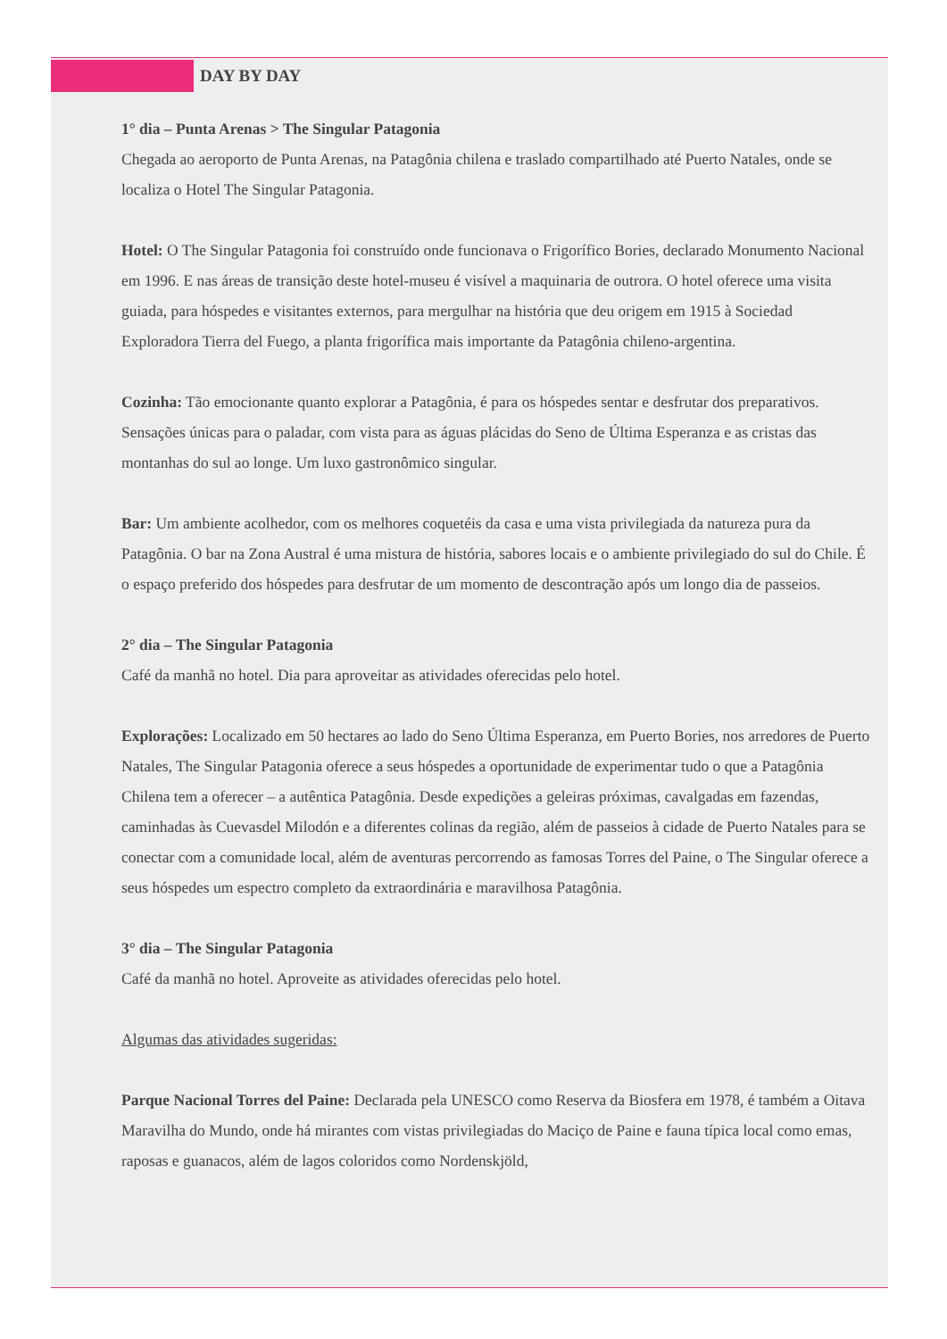DAY BY DAY
1° dia – Punta Arenas > The Singular Patagonia
Chegada ao aeroporto de Punta Arenas, na Patagônia chilena e traslado compartilhado até Puerto Natales, onde se localiza o Hotel The Singular Patagonia.
Hotel: O The Singular Patagonia foi construído onde funcionava o Frigorífico Bories, declarado Monumento Nacional em 1996. E nas áreas de transição deste hotel-museu é visível a maquinaria de outrora. O hotel oferece uma visita guiada, para hóspedes e visitantes externos, para mergulhar na história que deu origem em 1915 à Sociedad Exploradora Tierra del Fuego, a planta frigorífica mais importante da Patagônia chileno-argentina.
Cozinha: Tão emocionante quanto explorar a Patagônia, é para os hóspedes sentar e desfrutar dos preparativos. Sensações únicas para o paladar, com vista para as águas plácidas do Seno de Última Esperanza e as cristas das montanhas do sul ao longe. Um luxo gastronômico singular.
Bar: Um ambiente acolhedor, com os melhores coquetéis da casa e uma vista privilegiada da natureza pura da Patagônia. O bar na Zona Austral é uma mistura de história, sabores locais e o ambiente privilegiado do sul do Chile. É o espaço preferido dos hóspedes para desfrutar de um momento de descontração após um longo dia de passeios.
2° dia – The Singular Patagonia
Café da manhã no hotel. Dia para aproveitar as atividades oferecidas pelo hotel.
Explorações: Localizado em 50 hectares ao lado do Seno Última Esperanza, em Puerto Bories, nos arredores de Puerto Natales, The Singular Patagonia oferece a seus hóspedes a oportunidade de experimentar tudo o que a Patagônia Chilena tem a oferecer – a autêntica Patagônia. Desde expedições a geleiras próximas, cavalgadas em fazendas, caminhadas às Cuevasdel Milodón e a diferentes colinas da região, além de passeios à cidade de Puerto Natales para se conectar com a comunidade local, além de aventuras percorrendo as famosas Torres del Paine, o The Singular oferece a seus hóspedes um espectro completo da extraordinária e maravilhosa Patagônia.
3° dia – The Singular Patagonia
Café da manhã no hotel. Aproveite as atividades oferecidas pelo hotel.
Algumas das atividades sugeridas:
Parque Nacional Torres del Paine: Declarada pela UNESCO como Reserva da Biosfera em 1978, é também a Oitava Maravilha do Mundo, onde há mirantes com vistas privilegiadas do Maciço de Paine e fauna típica local como emas, raposas e guanacos, além de lagos coloridos como Nordenskjöld,